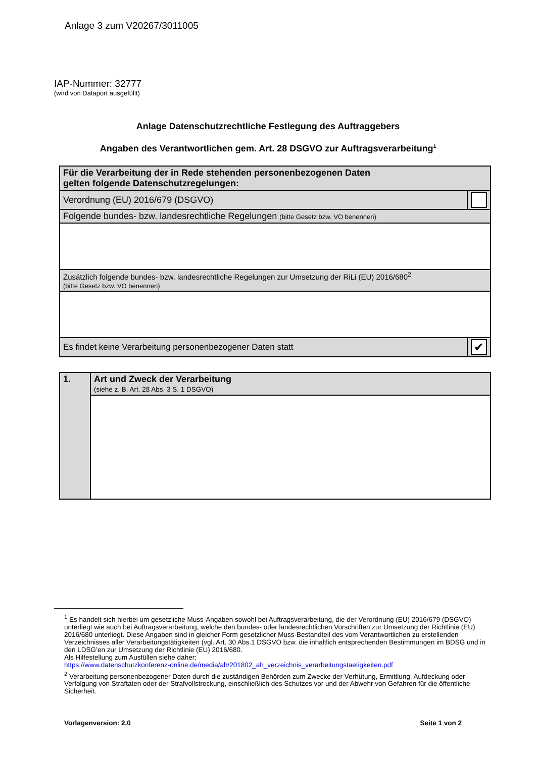Anlage 3 zum V20267/3011005
IAP-Nummer: 32777
(wird von Dataport ausgefüllt)
Anlage Datenschutzrechtliche Festlegung des Auftraggebers
Angaben des Verantwortlichen gem. Art. 28 DSGVO zur Auftragsverarbeitung<sup>1</sup>
| Für die Verarbeitung der in Rede stehenden personenbezogenen Daten gelten folgende Datenschutzregelungen: | |
| Verordnung (EU) 2016/679 (DSGVO) | |
| Folgende bundes- bzw. landesrechtliche Regelungen (bitte Gesetz bzw. VO benennen) | |
| Zusätzlich folgende bundes- bzw. landesrechtliche Regelungen zur Umsetzung der RiLi (EU) 2016/680<sup>2</sup> (bitte Gesetz bzw. VO benennen) | |
| Es findet keine Verarbeitung personenbezogener Daten statt | ✔ |
| 1. | Art und Zweck der Verarbeitung (siehe z. B. Art. 28 Abs. 3 S. 1 DSGVO) |
<sup>1</sup> Es handelt sich hierbei um gesetzliche Muss-Angaben sowohl bei Auftragsverarbeitung, die der Verordnung (EU) 2016/679 (DSGVO) unterliegt wie auch bei Auftragsverarbeitung, welche den bundes- oder landesrechtlichen Vorschriften zur Umsetzung der Richtlinie (EU) 2016/680 unterliegt. Diese Angaben sind in gleicher Form gesetzlicher Muss-Bestandteil des vom Verantwortlichen zu erstellenden Verzeichnisses aller Verarbeitungstätigkeiten (vgl. Art. 30 Abs.1 DSGVO bzw. die inhaltlich entsprechenden Bestimmungen im BDSG und in den LDSG’en zur Umsetzung der Richtlinie (EU) 2016/680.
Als Hilfestellung zum Ausfüllen siehe daher:
https://www.datenschutzkonferenz-online.de/media/ah/201802_ah_verzeichnis_verarbeitungstaetigkeiten.pdf
<sup>2</sup> Verarbeitung personenbezogener Daten durch die zuständigen Behörden zum Zwecke der Verhütung, Ermittlung, Aufdeckung oder Verfolgung von Straftaten oder der Strafvollstreckung, einschließlich des Schutzes vor und der Abwehr von Gefahren für die öffentliche Sicherheit.
Vorlagenversion: 2.0 Seite 1 von 2